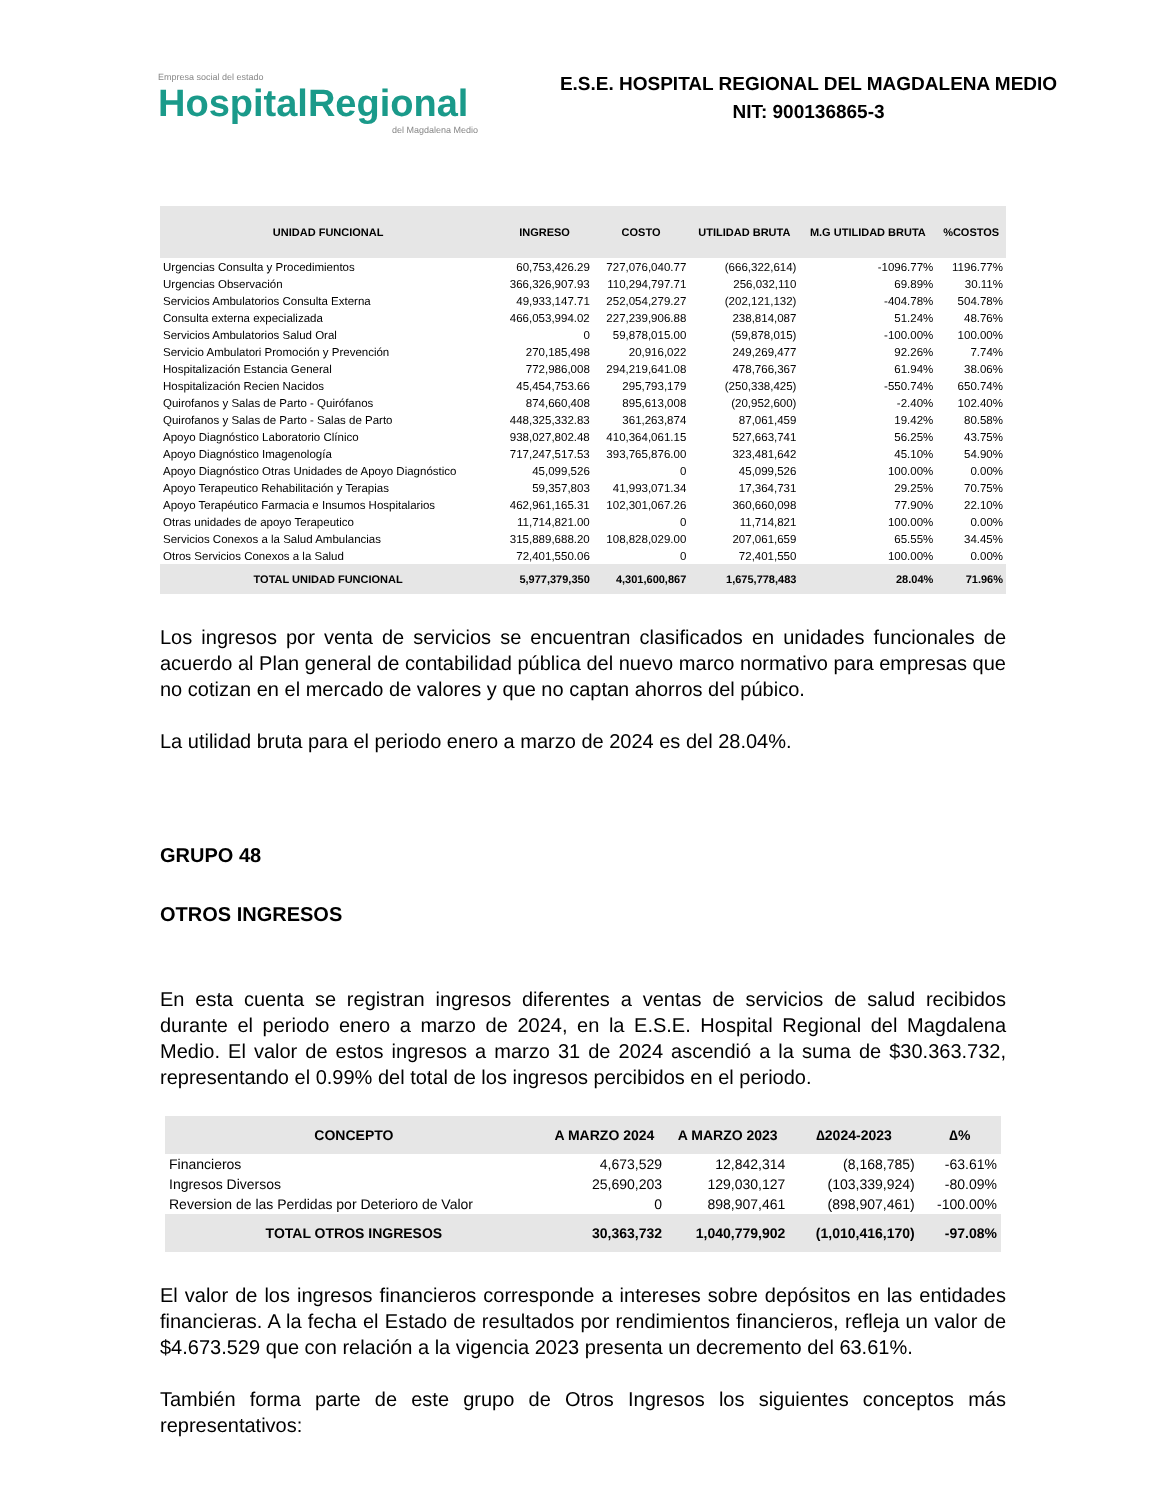Empresa social del estado
HospitalRegional
del Magdalena Medio
E.S.E. HOSPITAL REGIONAL DEL MAGDALENA MEDIO
NIT: 900136865-3
| UNIDAD FUNCIONAL | INGRESO | COSTO | UTILIDAD BRUTA | M.G UTILIDAD BRUTA | %COSTOS |
| --- | --- | --- | --- | --- | --- |
| Urgencias Consulta y Procedimientos | 60,753,426.29 | 727,076,040.77 | (666,322,614) | -1096.77% | 1196.77% |
| Urgencias Observación | 366,326,907.93 | 110,294,797.71 | 256,032,110 | 69.89% | 30.11% |
| Servicios Ambulatorios Consulta Externa | 49,933,147.71 | 252,054,279.27 | (202,121,132) | -404.78% | 504.78% |
| Consulta externa expecializada | 466,053,994.02 | 227,239,906.88 | 238,814,087 | 51.24% | 48.76% |
| Servicios Ambulatorios Salud Oral | 0 | 59,878,015.00 | (59,878,015) | -100.00% | 100.00% |
| Servicio Ambulatori Promoción y Prevención | 270,185,498 | 20,916,022 | 249,269,477 | 92.26% | 7.74% |
| Hospitalización Estancia General | 772,986,008 | 294,219,641.08 | 478,766,367 | 61.94% | 38.06% |
| Hospitalización Recien Nacidos | 45,454,753.66 | 295,793,179 | (250,338,425) | -550.74% | 650.74% |
| Quirofanos y Salas de Parto - Quirófanos | 874,660,408 | 895,613,008 | (20,952,600) | -2.40% | 102.40% |
| Quirofanos y Salas de Parto - Salas de Parto | 448,325,332.83 | 361,263,874 | 87,061,459 | 19.42% | 80.58% |
| Apoyo Diagnóstico Laboratorio Clínico | 938,027,802.48 | 410,364,061.15 | 527,663,741 | 56.25% | 43.75% |
| Apoyo Diagnóstico Imagenología | 717,247,517.53 | 393,765,876.00 | 323,481,642 | 45.10% | 54.90% |
| Apoyo Diagnóstico Otras Unidades de Apoyo Diagnóstico | 45,099,526 | 0 | 45,099,526 | 100.00% | 0.00% |
| Apoyo Terapeutico Rehabilitación y Terapias | 59,357,803 | 41,993,071.34 | 17,364,731 | 29.25% | 70.75% |
| Apoyo Terapéutico Farmacia e Insumos Hospitalarios | 462,961,165.31 | 102,301,067.26 | 360,660,098 | 77.90% | 22.10% |
| Otras unidades de apoyo Terapeutico | 11,714,821.00 | 0 | 11,714,821 | 100.00% | 0.00% |
| Servicios Conexos a la Salud Ambulancias | 315,889,688.20 | 108,828,029.00 | 207,061,659 | 65.55% | 34.45% |
| Otros Servicios Conexos a la Salud | 72,401,550.06 | 0 | 72,401,550 | 100.00% | 0.00% |
| TOTAL UNIDAD FUNCIONAL | 5,977,379,350 | 4,301,600,867 | 1,675,778,483 | 28.04% | 71.96% |
Los ingresos por venta de servicios se encuentran clasificados en unidades funcionales de acuerdo al Plan general de contabilidad pública del nuevo marco normativo para empresas que no cotizan en el mercado de valores y que no captan ahorros del púbico.
La utilidad bruta para el periodo enero a marzo de 2024 es del 28.04%.
GRUPO 48
OTROS INGRESOS
En esta cuenta se registran ingresos diferentes a ventas de servicios de salud recibidos durante el periodo enero a marzo de 2024, en la E.S.E. Hospital Regional del Magdalena Medio. El valor de estos ingresos a marzo 31 de 2024 ascendió a la suma de $30.363.732, representando el 0.99% del total de los ingresos percibidos en el periodo.
| CONCEPTO | A MARZO 2024 | A MARZO 2023 | ∆2024-2023 | ∆% |
| --- | --- | --- | --- | --- |
| Financieros | 4,673,529 | 12,842,314 | (8,168,785) | -63.61% |
| Ingresos Diversos | 25,690,203 | 129,030,127 | (103,339,924) | -80.09% |
| Reversion de las Perdidas por Deterioro de Valor | 0 | 898,907,461 | (898,907,461) | -100.00% |
| TOTAL OTROS INGRESOS | 30,363,732 | 1,040,779,902 | (1,010,416,170) | -97.08% |
El valor de los ingresos financieros corresponde a intereses sobre depósitos en las entidades financieras. A la fecha el Estado de resultados por rendimientos financieros, refleja un valor de $4.673.529 que con relación a la vigencia 2023 presenta un decremento del 63.61%.
También forma parte de este grupo de Otros Ingresos los siguientes conceptos más representativos: